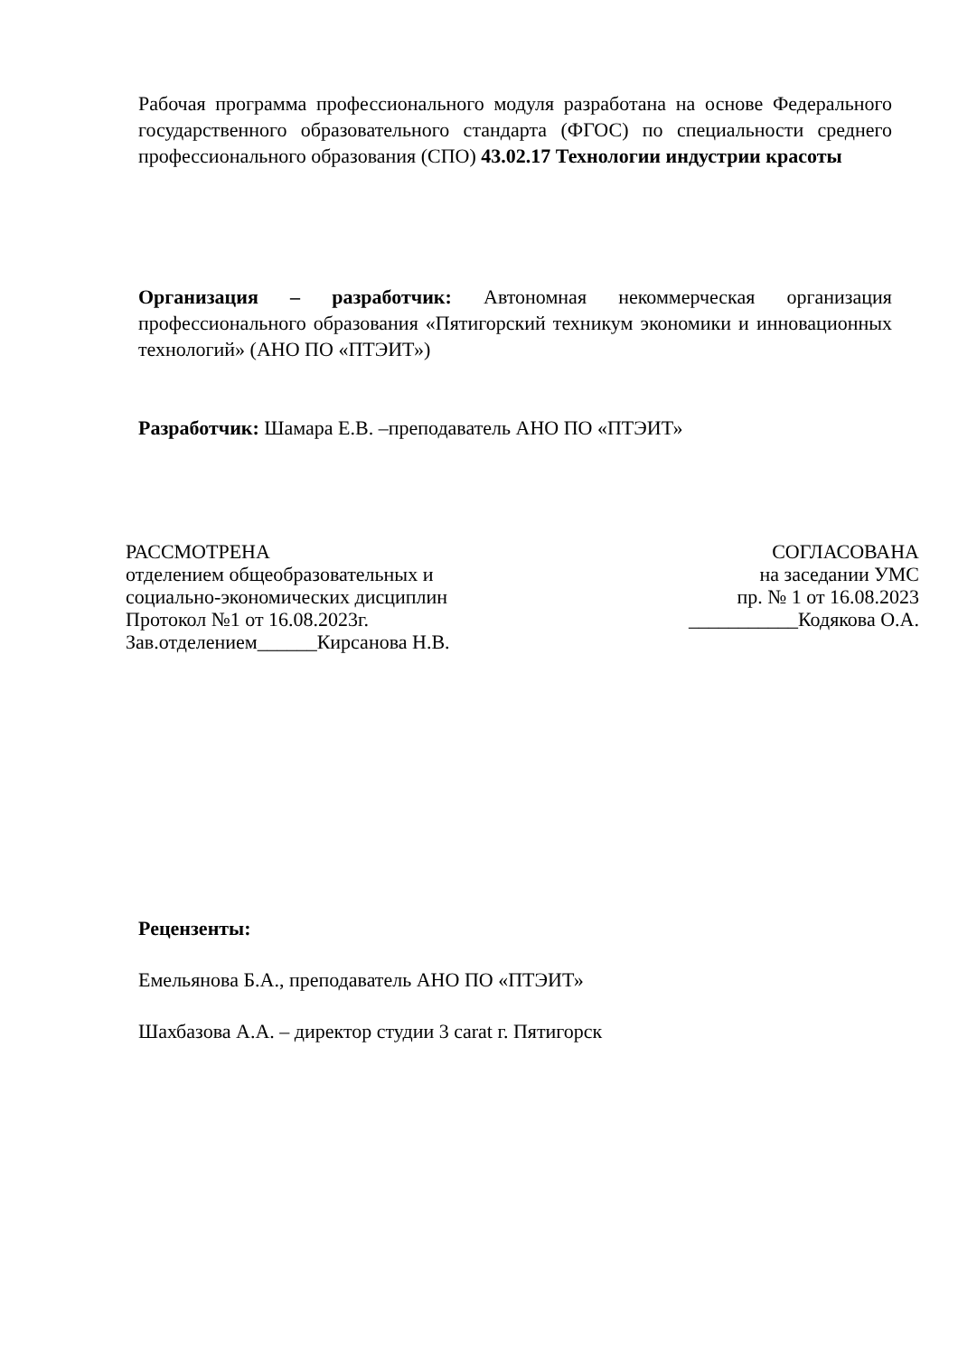Рабочая программа профессионального модуля разработана на основе Федерального государственного образовательного стандарта (ФГОС) по специальности среднего профессионального образования (СПО) 43.02.17 Технологии индустрии красоты
Организация – разработчик: Автономная некоммерческая организация профессионального образования «Пятигорский техникум экономики и инновационных технологий» (АНО ПО «ПТЭИТ»)
Разработчик: Шамара Е.В. –преподаватель АНО ПО «ПТЭИТ»
РАССМОТРЕНА
отделением общеобразовательных и
социально-экономических дисциплин
Протокол №1 от 16.08.2023г.
Зав.отделением______Кирсанова Н.В.
СОГЛАСОВАНА
на заседании УМС
пр. № 1 от 16.08.2023
___________Кодякова О.А.
Рецензенты:
Емельянова Б.А., преподаватель АНО ПО «ПТЭИТ»
Шахбазова А.А. – директор студии 3 carat г. Пятигорск